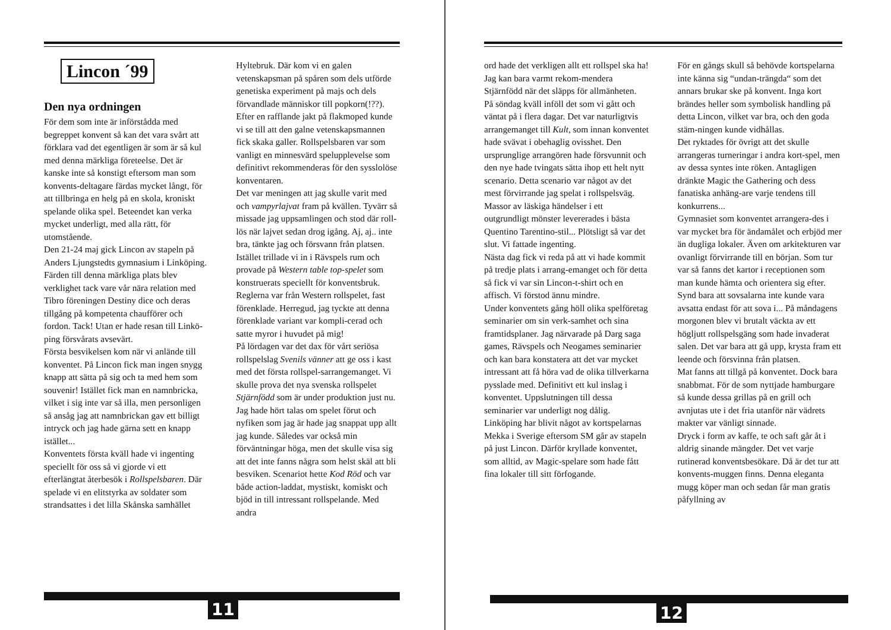Lincon ´99
Den nya ordningen
För dem som inte är införstådda med begreppet konvent så kan det vara svårt att förklara vad det egentligen är som är så kul med denna märkliga företeelse. Det är kanske inte så konstigt eftersom man som konvents-deltagare färdas mycket långt, för att tillbringa en helg på en skola, kroniskt spelande olika spel. Beteendet kan verka mycket underligt, med alla rätt, för utomstående.
Den 21-24 maj gick Lincon av stapeln på Anders Ljungstedts gymnasium i Linköping. Färden till denna märkliga plats blev verklighet tack vare vår nära relation med Tibro föreningen Destiny dice och deras tillgång på kompetenta chaufförer och fordon. Tack! Utan er hade resan till Linkö-ping försvårats avsevärt.
Första besvikelsen kom när vi anlände till konventet. På Lincon fick man ingen snygg knapp att sätta på sig och ta med hem som souvenir! Istället fick man en namnbricka, vilket i sig inte var så illa, men personligen så ansåg jag att namnbrickan gav ett billigt intryck och jag hade gärna sett en knapp istället...
Konventets första kväll hade vi ingenting speciellt för oss så vi gjorde vi ett efterlängtat återbesök i Rollspelsbaren. Där spelade vi en elitstyrka av soldater som strandsattes i det lilla Skånska samhället
Hyltebruk. Där kom vi en galen vetenskapsman på spåren som dels utförde genetiska experiment på majs och dels förvandlade människor till popkorn(!??). Efter en rafflande jakt på flakmoped kunde vi se till att den galne vetenskapsmannen fick skaka galler. Rollspelsbaren var som vanligt en minnesvärd speluppleve­lse som definitivt rekommenderas för den sysslolöse konventaren.
Det var meningen att jag skulle varit med och vampyrlajvat fram på kvällen. Tyvärr så missade jag uppsamlingen och stod där roll-lös när lajvet sedan drog igång. Aj, aj.. inte bra, tänkte jag och försvann från platsen. Istället trillade vi in i Rävspels rum och provade på Western table top-spelet som konstruerats speciellt för konventsbruk. Reglerna var från Western rollspelet, fast förenklade. Herregud, jag tyckte att denna förenklade variant var kompli-cerad och satte myror i huvudet på mig!
På lördagen var det dax för vårt seriösa rollspelslag Svenils vänner att ge oss i kast med det första rollspel-sarrangemanget. Vi skulle prova det nya svenska rollspelet Stjärnfödd som är under produktion just nu. Jag hade hört talas om spelet förut och nyfiken som jag är hade jag snappat upp allt jag kunde. Således var också min förväntningar höga, men det skulle visa sig att det inte fanns några som helst skäl att bli besviken. Scenariot hette Kod Röd och var både action-laddat, mystiskt, komiskt och bjöd in till intressant rollspelande. Med andra
11
ord hade det verkligen allt ett rollspel ska ha! Jag kan bara varmt rekom-mendera Stjärnfödd när det släpps för allmänheten.
På söndag kväll inföll det som vi gått och väntat på i flera dagar. Det var naturligtvis arrangemanget till Kult, som innan konventet hade svävat i obehaglig ovisshet. Den ursprunglige arrangören hade försvunnit och den nye hade tvingats sätta ihop ett helt nytt scenario. Detta scenario var något av det mest förvirrande jag spelat i rollspelsväg. Massor av läskiga händelser i ett outgrundligt mönster levererades i bästa Quentino Tarentino-stil... Plötsligt så var det slut. Vi fattade ingenting.
Nästa dag fick vi reda på att vi hade kommit på tredje plats i arrang-emanget och för detta så fick vi var sin Lincon-t-shirt och en affisch. Vi förstod ännu mindre.
Under konventets gång höll olika spelföretag seminarier om sin verk-samhet och sina framtidsplaner. Jag närvarade på Darg saga games, Rävspels och Neogames seminarier och kan bara konstatera att det var mycket intressant att få höra vad de olika tillverkarna pysslade med. Definitivt ett kul inslag i konventet. Uppslutningen till dessa seminarier var underligt nog dålig.
Linköping har blivit något av kortspelarnas Mekka i Sverige eftersom SM går av stapeln på just Lincon. Därför kryllade konventet, som alltid, av Magic-spelare som hade fått fina lokaler till sitt förfogande.
För en gångs skull så behövde kortspelarna inte känna sig “undan-trängda“ som det annars brukar ske på konvent. Inga kort brändes heller som symbolisk handling på detta Lincon, vilket var bra, och den goda stäm-ningen kunde vidhållas.
Det ryktades för övrigt att det skulle arrangeras turneringar i andra kort-spel, men av dessa syntes inte röken. Antagligen dränkte Magic the Gathering och dess fanatiska anhäng-are varje tendens till konkurrens...
Gymnasiet som konventet arrangera-des i var mycket bra för ändamålet och erbjöd mer än dugliga lokaler. Även om arkitekturen var ovanligt förvirrande till en början. Som tur var så fanns det kartor i receptionen som man kunde hämta och orientera sig efter.
Synd bara att sovsalarna inte kunde vara avsatta endast för att sova i... På måndagens morgonen blev vi brutalt väckta av ett högljutt rollspelsgäng som hade invaderat salen. Det var bara att gå upp, krysta fram ett leende och försvinna från platsen.
Mat fanns att tillgå på konventet. Dock bara snabbmat. För de som nyttjade hamburgare så kunde dessa grillas på en grill och avnjutas ute i det fria utanför när vädrets makter var vänligt sinnade.
Dryck i form av kaffe, te och saft går åt i aldrig sinande mängder. Det vet varje rutinerad konventsbesökare. Då är det tur att konvents-muggen finns. Denna eleganta mugg köper man och sedan får man gratis påfyllning av
12